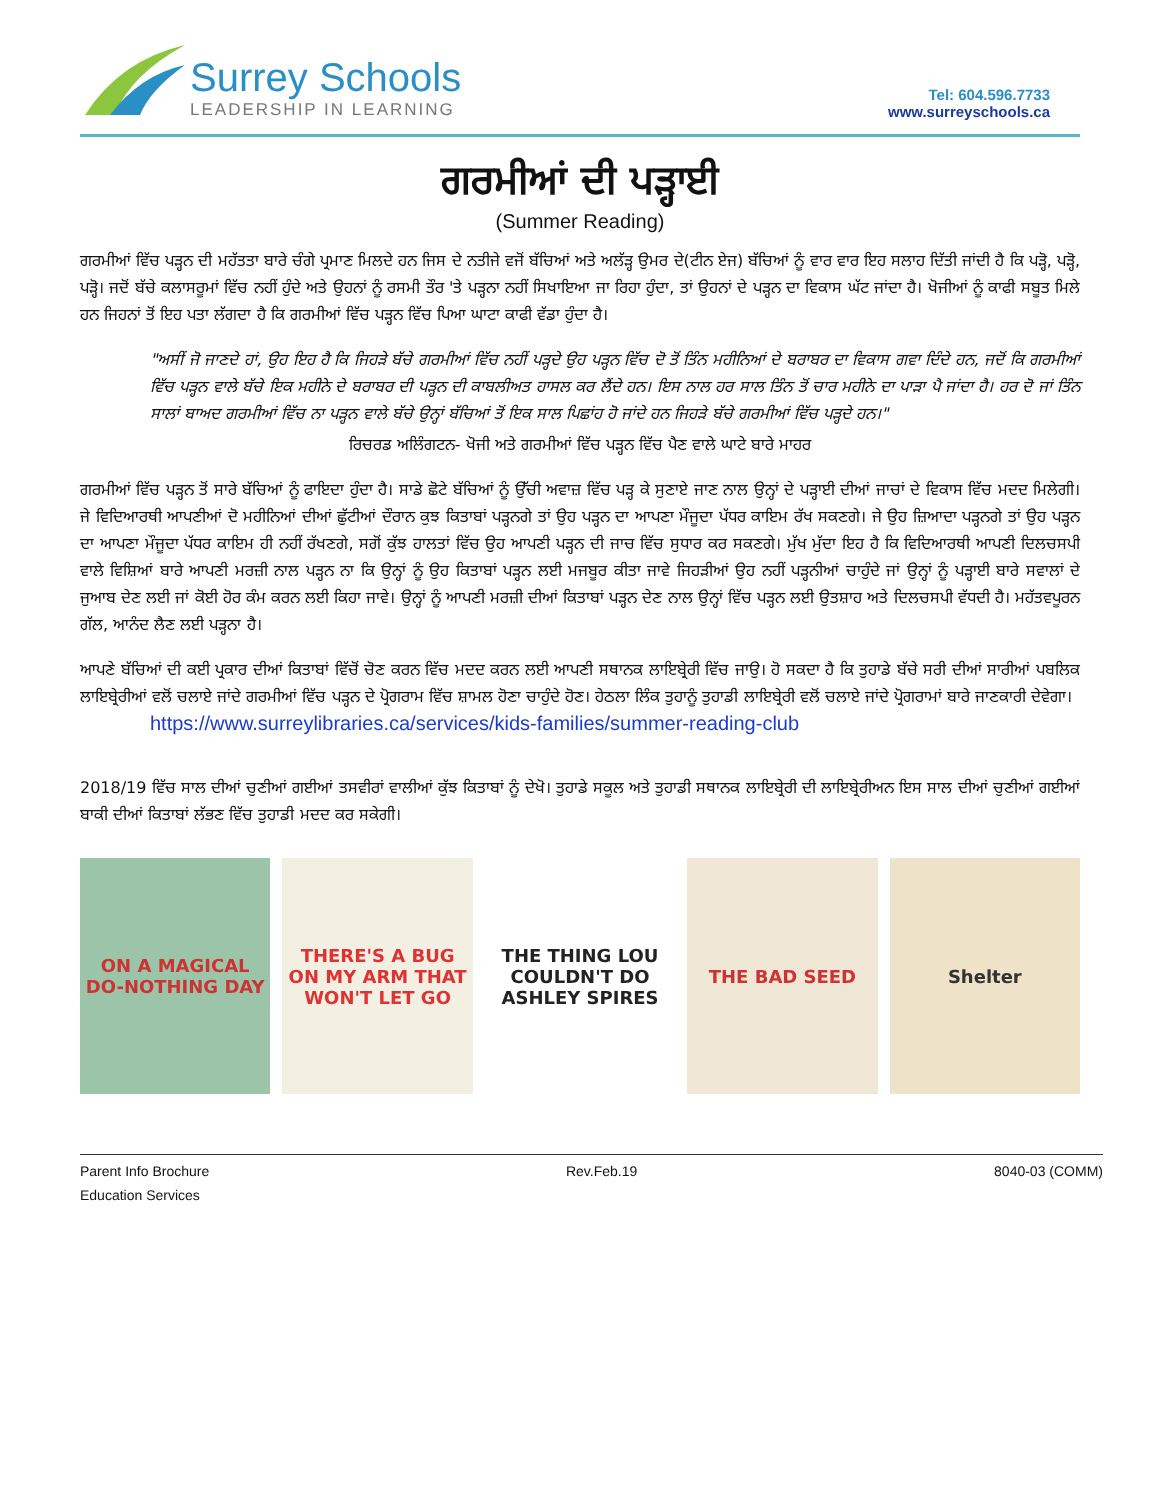Surrey Schools
LEADERSHIP IN LEARNING
Tel: 604.596.7733
www.surreyschools.ca
ਗਰਮੀਆਂ ਦੀ ਪੜ੍ਹਾਈ
(Summer Reading)
ਗਰਮੀਆਂ ਵਿੱਚ ਪੜ੍ਹਨ ਦੀ ਮਹੱਤਤਾ ਬਾਰੇ ਚੰਗੇ ਪ੍ਰਮਾਣ ਮਿਲਦੇ ਹਨ ਜਿਸ ਦੇ ਨਤੀਜੇ ਵਜੋਂ ਬੱਚਿਆਂ ਅਤੇ ਅਲੱੜ੍ਹ ਉਮਰ ਦੇ(ਟੀਨ ਏਜ) ਬੱਚਿਆਂ ਨੂੰ ਵਾਰ ਵਾਰ ਇਹ ਸਲਾਹ ਦਿੱਤੀ ਜਾਂਦੀ ਹੈ ਕਿ ਪੜ੍ਹੋ, ਪੜ੍ਹੋ, ਪੜ੍ਹੋ। ਜਦੋਂ ਬੱਚੇ ਕਲਾਸਰੂਮਾਂ ਵਿੱਚ ਨਹੀਂ ਹੁੰਦੇ ਅਤੇ ਉਹਨਾਂ ਨੂੰ ਰਸਮੀ ਤੌਰ 'ਤੇ ਪੜ੍ਹਨਾ ਨਹੀਂ ਸਿਖਾਇਆ ਜਾ ਰਿਹਾ ਹੁੰਦਾ, ਤਾਂ ਉਹਨਾਂ ਦੇ ਪੜ੍ਹਨ ਦਾ ਵਿਕਾਸ ਘੱਟ ਜਾਂਦਾ ਹੈ। ਖੋਜੀਆਂ ਨੂੰ ਕਾਫੀ ਸਬੂਤ ਮਿਲੇ ਹਨ ਜਿਹਨਾਂ ਤੋਂ ਇਹ ਪਤਾ ਲੱਗਦਾ ਹੈ ਕਿ ਗਰਮੀਆਂ ਵਿੱਚ ਪੜ੍ਹਨ ਵਿੱਚ ਪਿਆ ਘਾਟਾ ਕਾਫੀ ਵੱਡਾ ਹੁੰਦਾ ਹੈ।
"ਅਸੀਂ ਜੋ ਜਾਣਦੇ ਹਾਂ, ਉਹ ਇਹ ਹੈ ਕਿ ਜਿਹੜੇ ਬੱਚੇ ਗਰਮੀਆਂ ਵਿੱਚ ਨਹੀਂ ਪੜ੍ਹਦੇ ਉਹ ਪੜ੍ਹਨ ਵਿੱਚ ਦੋ ਤੋਂ ਤਿੰਨ ਮਹੀਨਿਆਂ ਦੇ ਬਰਾਬਰ ਦਾ ਵਿਕਾਸ ਗਵਾ ਦਿੰਦੇ ਹਨ, ਜਦੋਂ ਕਿ ਗਰਮੀਆਂ ਵਿੱਚ ਪੜ੍ਹਨ ਵਾਲੇ ਬੱਚੇ ਇਕ ਮਹੀਨੇ ਦੇ ਬਰਾਬਰ ਦੀ ਪੜ੍ਹਨ ਦੀ ਕਾਬਲੀਅਤ ਹਾਸਲ ਕਰ ਲੈਂਦੇ ਹਨ। ਇਸ ਨਾਲ ਹਰ ਸਾਲ ਤਿੰਨ ਤੋਂ ਚਾਰ ਮਹੀਨੇ ਦਾ ਪਾੜਾ ਪੈ ਜਾਂਦਾ ਹੈ। ਹਰ ਦੋ ਜਾਂ ਤਿੰਨ ਸਾਲਾਂ ਬਾਅਦ ਗਰਮੀਆਂ ਵਿੱਚ ਨਾ ਪੜ੍ਹਨ ਵਾਲੇ ਬੱਚੇ ਉਨ੍ਹਾਂ ਬੱਚਿਆਂ ਤੋਂ ਇਕ ਸਾਲ ਪਿਛਾਂਹ ਹੋ ਜਾਂਦੇ ਹਨ ਜਿਹੜੇ ਬੱਚੇ ਗਰਮੀਆਂ ਵਿੱਚ ਪੜ੍ਹਦੇ ਹਨ।"
ਰਿਚਰਡ ਅਲਿੰਗਟਨ- ਖੋਜੀ ਅਤੇ ਗਰਮੀਆਂ ਵਿੱਚ ਪੜ੍ਹਨ ਵਿੱਚ ਪੈਣ ਵਾਲੇ ਘਾਟੇ ਬਾਰੇ ਮਾਹਰ
ਗਰਮੀਆਂ ਵਿੱਚ ਪੜ੍ਹਨ ਤੋਂ ਸਾਰੇ ਬੱਚਿਆਂ ਨੂੰ ਫਾਇਦਾ ਹੁੰਦਾ ਹੈ। ਸਾਡੇ ਛੋਟੇ ਬੱਚਿਆਂ ਨੂੰ ਉੱਚੀ ਅਵਾਜ਼ ਵਿੱਚ ਪੜ੍ਹ ਕੇ ਸੁਣਾਏ ਜਾਣ ਨਾਲ ਉਨ੍ਹਾਂ ਦੇ ਪੜ੍ਹਾਈ ਦੀਆਂ ਜਾਚਾਂ ਦੇ ਵਿਕਾਸ ਵਿੱਚ ਮਦਦ ਮਿਲੇਗੀ। ਜੇ ਵਿਦਿਆਰਥੀ ਆਪਣੀਆਂ ਦੋ ਮਹੀਨਿਆਂ ਦੀਆਂ ਛੁੱਟੀਆਂ ਦੌਰਾਨ ਕੁਝ ਕਿਤਾਬਾਂ ਪੜ੍ਹਨਗੇ ਤਾਂ ਉਹ ਪੜ੍ਹਨ ਦਾ ਆਪਣਾ ਮੌਜੂਦਾ ਪੱਧਰ ਕਾਇਮ ਰੱਖ ਸਕਣਗੇ। ਜੇ ਉਹ ਜ਼ਿਆਦਾ ਪੜ੍ਹਨਗੇ ਤਾਂ ਉਹ ਪੜ੍ਹਨ ਦਾ ਆਪਣਾ ਮੌਜੂਦਾ ਪੱਧਰ ਕਾਇਮ ਹੀ ਨਹੀਂ ਰੱਖਣਗੇ, ਸਗੋਂ ਕੁੱਝ ਹਾਲਤਾਂ ਵਿੱਚ ਉਹ ਆਪਣੀ ਪੜ੍ਹਨ ਦੀ ਜਾਚ ਵਿੱਚ ਸੁਧਾਰ ਕਰ ਸਕਣਗੇ। ਮੁੱਖ ਮੁੱਦਾ ਇਹ ਹੈ ਕਿ ਵਿਦਿਆਰਥੀ ਆਪਣੀ ਦਿਲਚਸਪੀ ਵਾਲੇ ਵਿਸ਼ਿਆਂ ਬਾਰੇ ਆਪਣੀ ਮਰਜ਼ੀ ਨਾਲ ਪੜ੍ਹਨ ਨਾ ਕਿ ਉਨ੍ਹਾਂ ਨੂੰ ਉਹ ਕਿਤਾਬਾਂ ਪੜ੍ਹਨ ਲਈ ਮਜਬੂਰ ਕੀਤਾ ਜਾਵੇ ਜਿਹੜੀਆਂ ਉਹ ਨਹੀਂ ਪੜ੍ਹਨੀਆਂ ਚਾਹੁੰਦੇ ਜਾਂ ਉਨ੍ਹਾਂ ਨੂੰ ਪੜ੍ਹਾਈ ਬਾਰੇ ਸਵਾਲਾਂ ਦੇ ਜੁਆਬ ਦੇਣ ਲਈ ਜਾਂ ਕੋਈ ਹੋਰ ਕੰਮ ਕਰਨ ਲਈ ਕਿਹਾ ਜਾਵੇ। ਉਨ੍ਹਾਂ ਨੂੰ ਆਪਣੀ ਮਰਜ਼ੀ ਦੀਆਂ ਕਿਤਾਬਾਂ ਪੜ੍ਹਨ ਦੇਣ ਨਾਲ ਉਨ੍ਹਾਂ ਵਿੱਚ ਪੜ੍ਹਨ ਲਈ ਉਤਸ਼ਾਹ ਅਤੇ ਦਿਲਚਸਪੀ ਵੱਧਦੀ ਹੈ। ਮਹੱਤਵਪੂਰਨ ਗੱਲ, ਆਨੰਦ ਲੈਣ ਲਈ ਪੜ੍ਹਨਾ ਹੈ।
ਆਪਣੇ ਬੱਚਿਆਂ ਦੀ ਕਈ ਪ੍ਰਕਾਰ ਦੀਆਂ ਕਿਤਾਬਾਂ ਵਿੱਚੋਂ ਚੋਣ ਕਰਨ ਵਿੱਚ ਮਦਦ ਕਰਨ ਲਈ ਆਪਣੀ ਸਥਾਨਕ ਲਾਇਬ੍ਰੇਰੀ ਵਿੱਚ ਜਾਉ। ਹੋ ਸਕਦਾ ਹੈ ਕਿ ਤੁਹਾਡੇ ਬੱਚੇ ਸਰੀ ਦੀਆਂ ਸਾਰੀਆਂ ਪਬਲਿਕ ਲਾਇਬ੍ਰੇਰੀਆਂ ਵਲੋਂ ਚਲਾਏ ਜਾਂਦੇ ਗਰਮੀਆਂ ਵਿੱਚ ਪੜ੍ਹਨ ਦੇ ਪ੍ਰੋਗਰਾਮ ਵਿੱਚ ਸ਼ਾਮਲ ਹੋਣਾ ਚਾਹੁੰਦੇ ਹੋਣ। ਹੇਠਲਾ ਲਿੰਕ ਤੁਹਾਨੂੰ ਤੁਹਾਡੀ ਲਾਇਬ੍ਰੇਰੀ ਵਲੋਂ ਚਲਾਏ ਜਾਂਦੇ ਪ੍ਰੋਗਰਾਮਾਂ ਬਾਰੇ ਜਾਣਕਾਰੀ ਦੇਵੇਗਾ।
https://www.surreylibraries.ca/services/kids-families/summer-reading-club
2018/19 ਵਿੱਚ ਸਾਲ ਦੀਆਂ ਚੁਣੀਆਂ ਗਈਆਂ ਤਸਵੀਰਾਂ ਵਾਲੀਆਂ ਕੁੱਝ ਕਿਤਾਬਾਂ ਨੂੰ ਦੇਖੋ। ਤੁਹਾਡੇ ਸਕੂਲ ਅਤੇ ਤੁਹਾਡੀ ਸਥਾਨਕ ਲਾਇਬ੍ਰੇਰੀ ਦੀ ਲਾਇਬ੍ਰੇਰੀਅਨ ਇਸ ਸਾਲ ਦੀਆਂ ਚੁਣੀਆਂ ਗਈਆਂ ਬਾਕੀ ਦੀਆਂ ਕਿਤਾਬਾਂ ਲੱਭਣ ਵਿੱਚ ਤੁਹਾਡੀ ਮਦਦ ਕਰ ਸਕੇਗੀ।
ON A MAGICAL DO-NOTHING DAY
THERE'S A BUG ON MY ARM THAT WON'T LET GO
THE THING LOU COULDN'T DO
ASHLEY SPIRES
THE BAD SEED Shelter
Parent Info Brochure
Education Services
Rev.Feb.19 8040-03 (COMM)